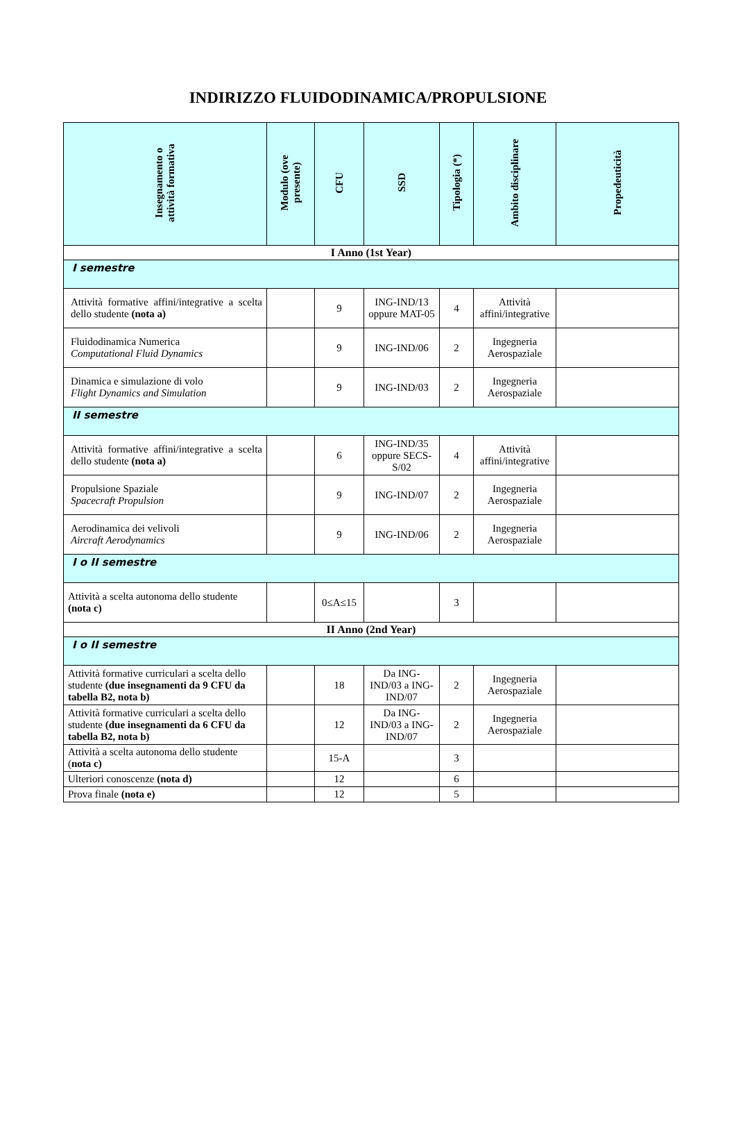INDIRIZZO FLUIDODINAMICA/PROPULSIONE
| Insegnamento o attività formativa | Modulo (ove presente) | CFU | SSD | Tipologia (*) | Ambito disciplinare | Propedeuticità |
| --- | --- | --- | --- | --- | --- | --- |
| I Anno (1st Year) | | | | | | |
| I semestre | | | | | | |
| Attività formative affini/integrative a scelta dello studente (nota a) | | 9 | ING-IND/13 oppure MAT-05 | 4 | Attività affini/integrative | |
| Fluidodinamica Numerica Computational Fluid Dynamics | | 9 | ING-IND/06 | 2 | Ingegneria Aerospaziale | |
| Dinamica e simulazione di volo Flight Dynamics and Simulation | | 9 | ING-IND/03 | 2 | Ingegneria Aerospaziale | |
| II semestre | | | | | | |
| Attività formative affini/integrative a scelta dello studente (nota a) | | 6 | ING-IND/35 oppure SECS-S/02 | 4 | Attività affini/integrative | |
| Propulsione Spaziale Spacecraft Propulsion | | 9 | ING-IND/07 | 2 | Ingegneria Aerospaziale | |
| Aerodinamica dei velivoli Aircraft Aerodynamics | | 9 | ING-IND/06 | 2 | Ingegneria Aerospaziale | |
| I o II semestre | | | | | | |
| Attività a scelta autonoma dello studente (nota c) | | 0≤A≤15 | | 3 | | |
| II Anno (2nd Year) | | | | | | |
| I o II semestre | | | | | | |
| Attività formative curriculari a scelta dello studente (due insegnamenti da 9 CFU da tabella B2, nota b) | | 18 | Da ING-IND/03 a ING-IND/07 | 2 | Ingegneria Aerospaziale | |
| Attività formative curriculari a scelta dello studente (due insegnamenti da 6 CFU da tabella B2, nota b) | | 12 | Da ING-IND/03 a ING-IND/07 | 2 | Ingegneria Aerospaziale | |
| Attività a scelta autonoma dello studente ( nota c) | | 15-A | | 3 | | |
| Ulteriori conoscenze (nota d) | | 12 | | 6 | | |
| Prova finale (nota e) | | 12 | | 5 | | |